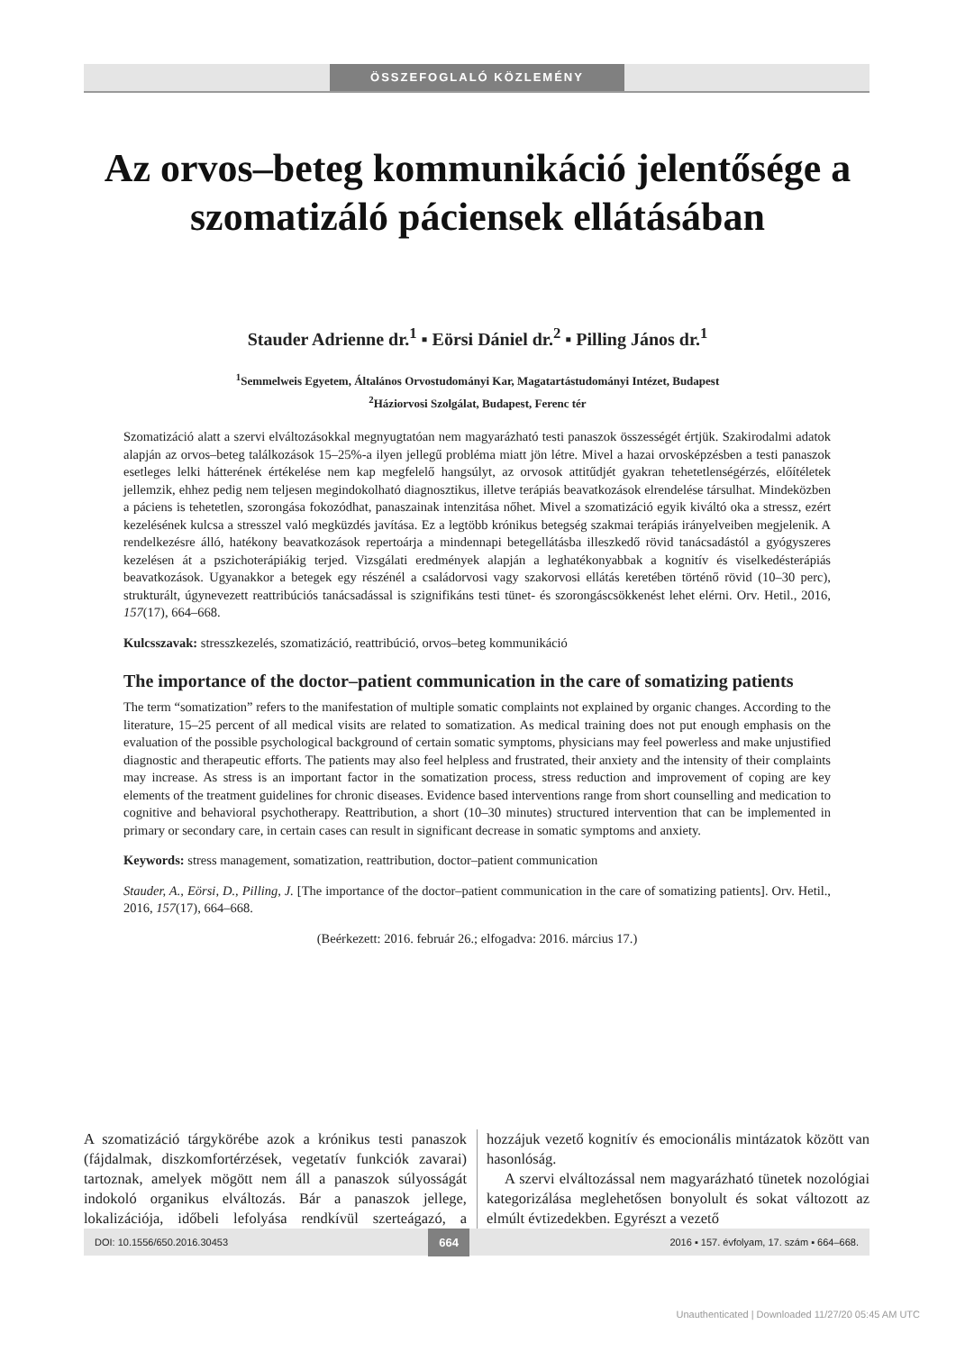ÖSSZEFOGLALÓ KÖZLEMÉNY
Az orvos–beteg kommunikáció jelentősége a szomatizáló páciensek ellátásában
Stauder Adrienne dr.<sup>1</sup> ▪ Eörsi Dániel dr.<sup>2</sup> ▪ Pilling János dr.<sup>1</sup>
<sup>1</sup> Semmelweis Egyetem, Általános Orvostudományi Kar, Magatartástudományi Intézet, Budapest
<sup>2</sup>Háziorvosi Szolgálat, Budapest, Ferenc tér
Szomatizáció alatt a szervi elváltozásokkal megnyugtatóan nem magyarázható testi panaszok összességét értjük. Szakirodalmi adatok alapján az orvos–beteg találkozások 15–25%-a ilyen jellegű probléma miatt jön létre. Mivel a hazai orvosképzésben a testi panaszok esetleges lelki hátterének értékelése nem kap megfelelő hangsúlyt, az orvosok attitűdjét gyakran tehetetlenségérzés, előítéletek jellemzik, ehhez pedig nem teljesen megindokolható diagnosztikus, illetve terápiás beavatkozások elrendelése társulhat. Mindeközben a páciens is tehetetlen, szorongása fokozódhat, panaszainak intenzitása nőhet. Mivel a szomatizáció egyik kiváltó oka a stressz, ezért kezelésének kulcsa a stresszel való megküzdés javítása. Ez a legtöbb krónikus betegség szakmai terápiás irányelveiben megjelenik. A rendelkezésre álló, hatékony beavatkozások repertoárja a mindennapi betegellátásba illeszkedő rövid tanácsadástól a gyógyszeres kezelésen át a pszichoterápiákig terjed. Vizsgálati eredmények alapján a leghatékonyabbak a kognitív és viselkedésterápiás beavatkozások. Ugyanakkor a betegek egy részénél a családorvosi vagy szakorvosi ellátás keretében történő rövid (10–30 perc), strukturált, úgynevezett reattribúciós tanácsadással is szignifikáns testi tünet- és szorongáscsökkenést lehet elérni. Orv. Hetil., 2016, 157(17), 664–668.
Kulcsszavak: stresszkezelés, szomatizáció, reattribúció, orvos–beteg kommunikáció
The importance of the doctor–patient communication in the care of somatizing patients
The term “somatization” refers to the manifestation of multiple somatic complaints not explained by organic changes. According to the literature, 15–25 percent of all medical visits are related to somatization. As medical training does not put enough emphasis on the evaluation of the possible psychological background of certain somatic symptoms, physicians may feel powerless and make unjustified diagnostic and therapeutic efforts. The patients may also feel helpless and frustrated, their anxiety and the intensity of their complaints may increase. As stress is an important factor in the somatization process, stress reduction and improvement of coping are key elements of the treatment guidelines for chronic diseases. Evidence based interventions range from short counselling and medication to cognitive and behavioral psychotherapy. Reattribution, a short (10–30 minutes) structured intervention that can be implemented in primary or secondary care, in certain cases can result in significant decrease in somatic symptoms and anxiety.
Keywords: stress management, somatization, reattribution, doctor–patient communication
Stauder, A., Eörsi, D., Pilling, J. [The importance of the doctor–patient communication in the care of somatizing patients]. Orv. Hetil., 2016, 157(17), 664–668.
(Beérkezett: 2016. február 26.; elfogadva: 2016. március 17.)
A szomatizáció tárgykörébe azok a krónikus testi panaszok (fájdalmak, diszkomfortérzések, vegetatív funkciók zavarai) tartoznak, amelyek mögött nem áll a panaszok súlyosságát indokoló organikus elváltozás. Bár a panaszok jellege, lokalizációja, időbeli lefolyása rendkívül szerteágazó, a hozzájuk vezető kognitív és emocionális mintázatok között van hasonlóság.
A szervi elváltozással nem magyarázható tünetek nozológiai kategorizálása meglehetősen bonyolult és sokat változott az elmúlt évtizedekben. Egyrészt a vezető
DOI: 10.1556/650.2016.30453 664 2016 ▪ 157. évfolyam, 17. szám ▪ 664–668.
Unauthenticated | Downloaded 11/27/20 05:45 AM UTC